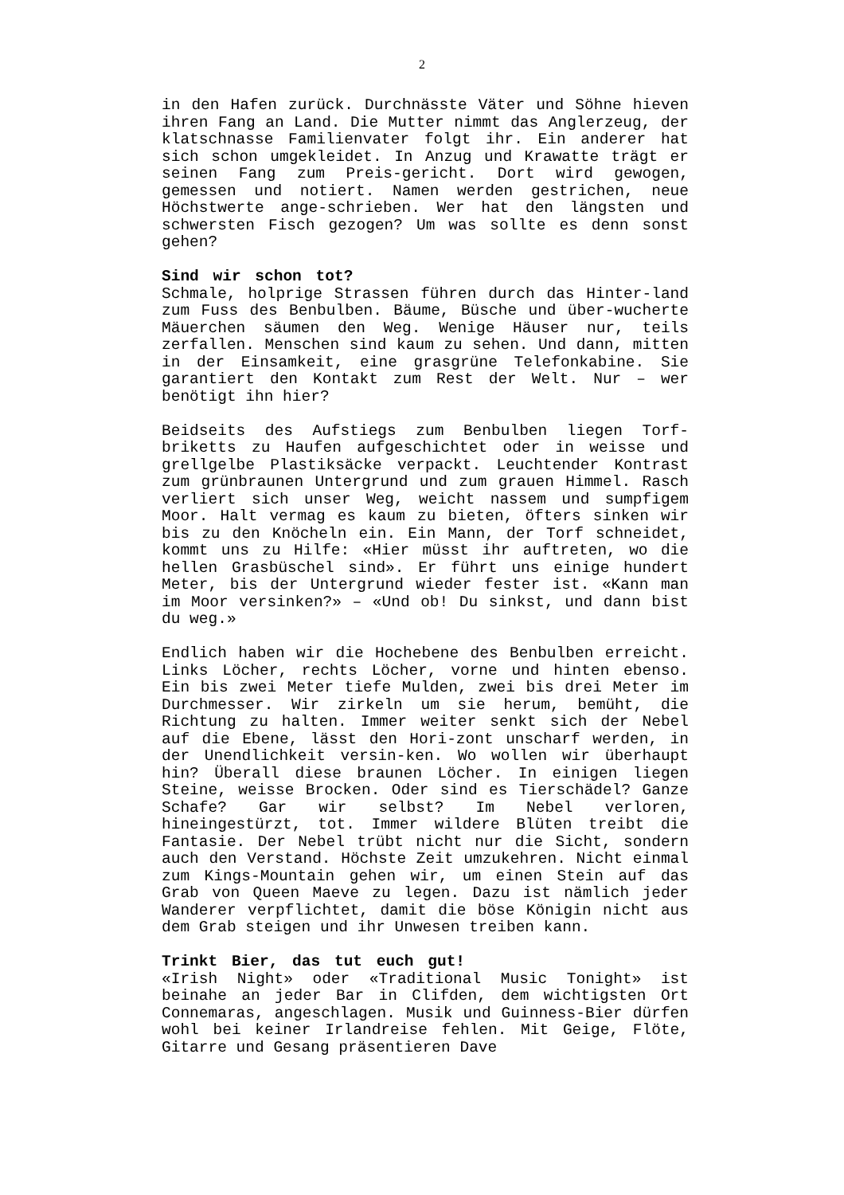2
in den Hafen zurück. Durchnässte Väter und Söhne hieven ihren Fang an Land. Die Mutter nimmt das Anglerzeug, der klatschnasse Familienvater folgt ihr. Ein anderer hat sich schon umgekleidet. In Anzug und Krawatte trägt er seinen Fang zum Preis-gericht. Dort wird gewogen, gemessen und notiert. Namen werden gestrichen, neue Höchstwerte ange-schrieben. Wer hat den längsten und schwersten Fisch gezogen? Um was sollte es denn sonst gehen?
Sind wir schon tot?
Schmale, holprige Strassen führen durch das Hinter-land zum Fuss des Benbulben. Bäume, Büsche und über-wucherte Mäuerchen säumen den Weg. Wenige Häuser nur, teils zerfallen. Menschen sind kaum zu sehen. Und dann, mitten in der Einsamkeit, eine grasgrüne Telefonkabine. Sie garantiert den Kontakt zum Rest der Welt. Nur – wer benötigt ihn hier?
Beidseits des Aufstiegs zum Benbulben liegen Torf-briketts zu Haufen aufgeschichtet oder in weisse und grellgelbe Plastiksäcke verpackt. Leuchtender Kontrast zum grünbraunen Untergrund und zum grauen Himmel. Rasch verliert sich unser Weg, weicht nassem und sumpfigem Moor. Halt vermag es kaum zu bieten, öfters sinken wir bis zu den Knöcheln ein. Ein Mann, der Torf schneidet, kommt uns zu Hilfe: «Hier müsst ihr auftreten, wo die hellen Grasbüschel sind». Er führt uns einige hundert Meter, bis der Untergrund wieder fester ist. «Kann man im Moor versinken?» – «Und ob! Du sinkst, und dann bist du weg.»
Endlich haben wir die Hochebene des Benbulben erreicht. Links Löcher, rechts Löcher, vorne und hinten ebenso. Ein bis zwei Meter tiefe Mulden, zwei bis drei Meter im Durchmesser. Wir zirkeln um sie herum, bemüht, die Richtung zu halten. Immer weiter senkt sich der Nebel auf die Ebene, lässt den Hori-zont unscharf werden, in der Unendlichkeit versin-ken. Wo wollen wir überhaupt hin? Überall diese braunen Löcher. In einigen liegen Steine, weisse Brocken. Oder sind es Tierschädel? Ganze Schafe? Gar wir selbst? Im Nebel verloren, hineingestürzt, tot. Immer wildere Blüten treibt die Fantasie. Der Nebel trübt nicht nur die Sicht, sondern auch den Verstand. Höchste Zeit umzukehren. Nicht einmal zum Kings-Mountain gehen wir, um einen Stein auf das Grab von Queen Maeve zu legen. Dazu ist nämlich jeder Wanderer verpflichtet, damit die böse Königin nicht aus dem Grab steigen und ihr Unwesen treiben kann.
Trinkt Bier, das tut euch gut!
«Irish Night» oder «Traditional Music Tonight» ist beinahe an jeder Bar in Clifden, dem wichtigsten Ort Connemaras, angeschlagen. Musik und Guinness-Bier dürfen wohl bei keiner Irlandreise fehlen. Mit Geige, Flöte, Gitarre und Gesang präsentieren Dave